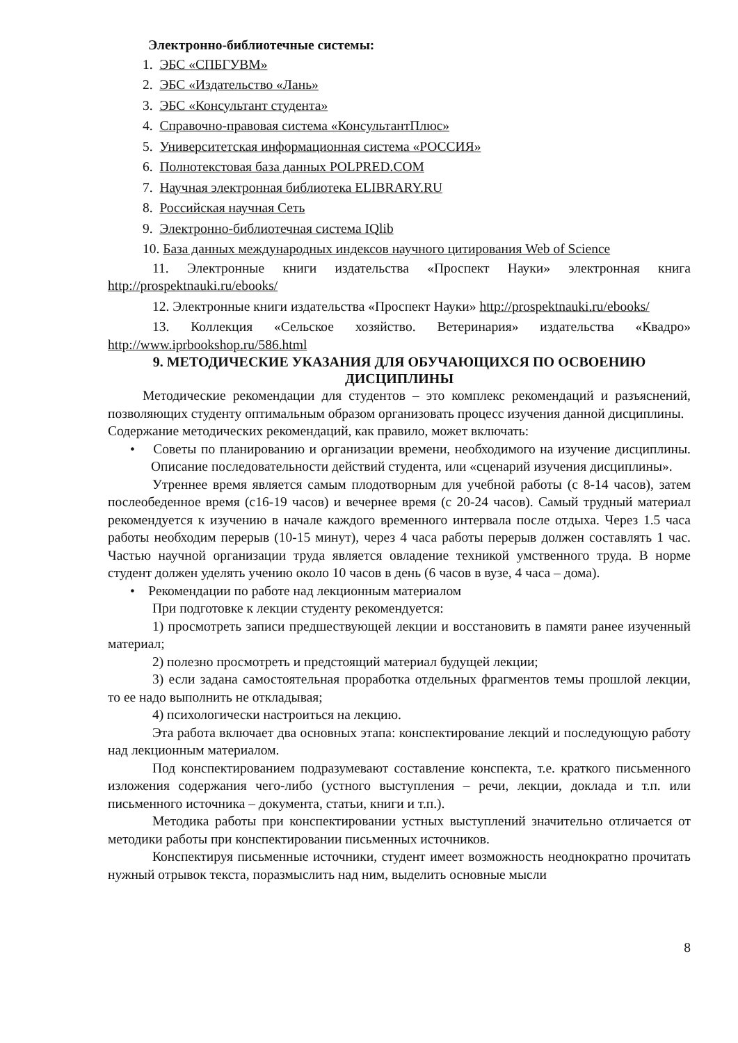Электронно-библиотечные системы:
1. ЭБС «СПБГУВМ»
2. ЭБС «Издательство «Лань»
3. ЭБС «Консультант студента»
4. Справочно-правовая система «КонсультантПлюс»
5. Университетская информационная система «РОССИЯ»
6. Полнотекстовая база данных POLPRED.COM
7. Научная электронная библиотека ELIBRARY.RU
8. Российская научная Сеть
9. Электронно-библиотечная система IQlib
10. База данных международных индексов научного цитирования Web of Science
11. Электронные книги издательства «Проспект Науки» электронная книга http://prospektnauki.ru/ebooks/
12. Электронные книги издательства «Проспект Науки» http://prospektnauki.ru/ebooks/
13. Коллекция «Сельское хозяйство. Ветеринария» издательства «Квадро» http://www.iprbookshop.ru/586.html
9. МЕТОДИЧЕСКИЕ УКАЗАНИЯ ДЛЯ ОБУЧАЮЩИХСЯ ПО ОСВОЕНИЮ ДИСЦИПЛИНЫ
Методические рекомендации для студентов – это комплекс рекомендаций и разъяснений, позволяющих студенту оптимальным образом организовать процесс изучения данной дисциплины.
Содержание методических рекомендаций, как правило, может включать:
• Советы по планированию и организации времени, необходимого на изучение дисциплины. Описание последовательности действий студента, или «сценарий изучения дисциплины».
Утреннее время является самым плодотворным для учебной работы (с 8-14 часов), затем послеобеденное время (с16-19 часов) и вечернее время (с 20-24 часов). Самый трудный материал рекомендуется к изучению в начале каждого временного интервала после отдыха. Через 1.5 часа работы необходим перерыв (10-15 минут), через 4 часа работы перерыв должен составлять 1 час. Частью научной организации труда является овладение техникой умственного труда. В норме студент должен уделять учению около 10 часов в день (6 часов в вузе, 4 часа – дома).
• Рекомендации по работе над лекционным материалом
При подготовке к лекции студенту рекомендуется:
1) просмотреть записи предшествующей лекции и восстановить в памяти ранее изученный материал;
2) полезно просмотреть и предстоящий материал будущей лекции;
3) если задана самостоятельная проработка отдельных фрагментов темы прошлой лекции, то ее надо выполнить не откладывая;
4) психологически настроиться на лекцию.
Эта работа включает два основных этапа: конспектирование лекций и последующую работу над лекционным материалом.
Под конспектированием подразумевают составление конспекта, т.е. краткого письменного изложения содержания чего-либо (устного выступления – речи, лекции, доклада и т.п. или письменного источника – документа, статьи, книги и т.п.).
Методика работы при конспектировании устных выступлений значительно отличается от методики работы при конспектировании письменных источников.
Конспектируя письменные источники, студент имеет возможность неоднократно прочитать нужный отрывок текста, поразмыслить над ним, выделить основные мысли
8